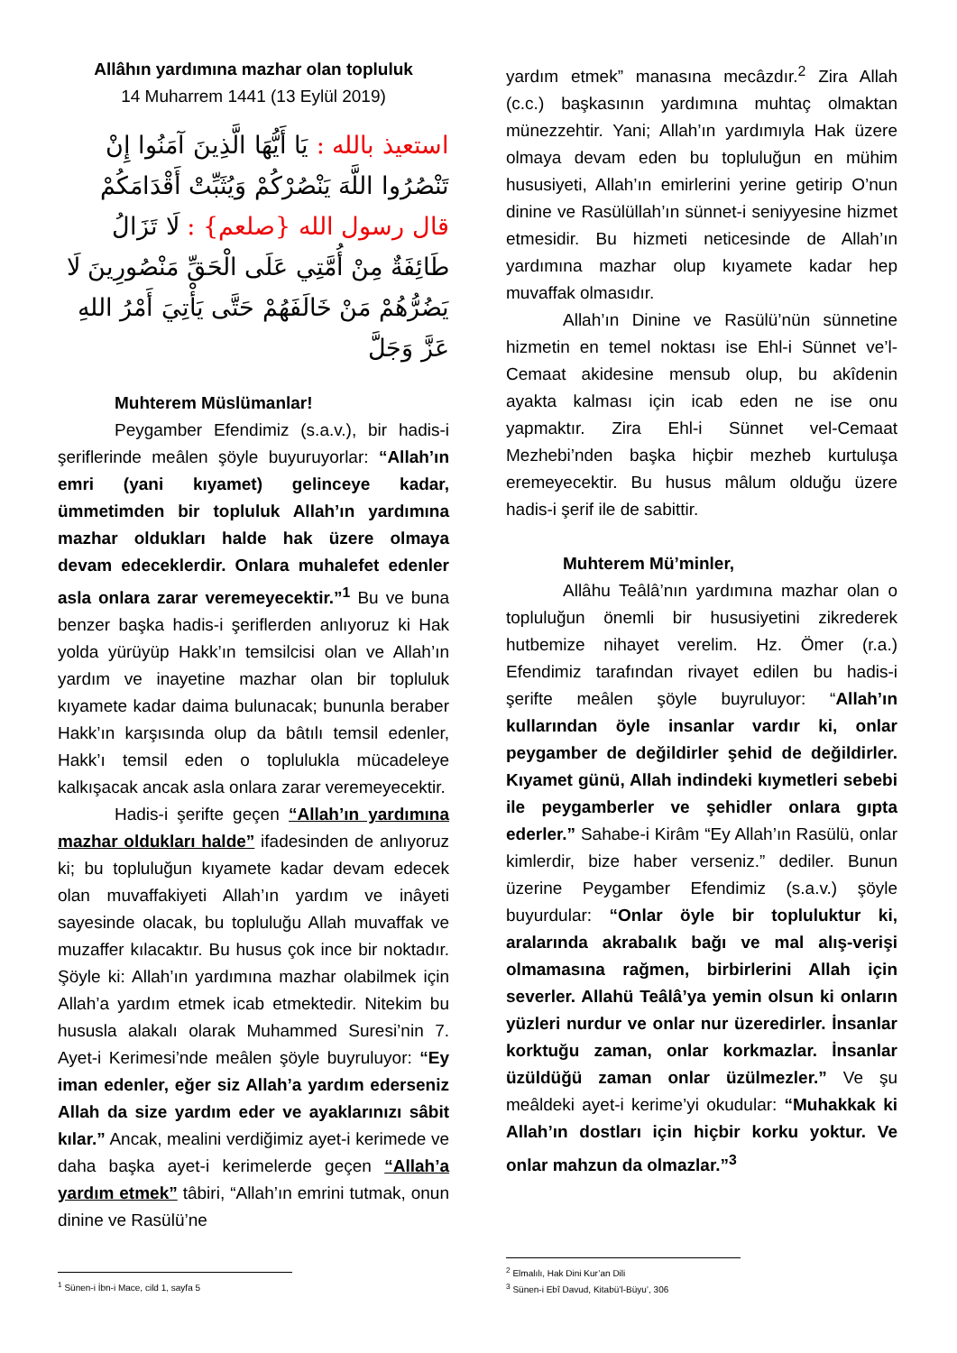Allâhın yardımına mazhar olan topluluk
14 Muharrem 1441 (13 Eylül 2019)
استعيذ بالله : يَا أَيُّهَا الَّذِينَ آمَنُوا إِنْ تَنْصُرُوا اللَّهَ يَنْصُرْكُمْ وَيُثَبِّتْ أَقْدَامَكُمْ
قال رسول الله {صلعم} : لَا تَزَالُ طَائِفَةٌ مِنْ أُمَّتِي عَلَى الْحَقِّ مَنْصُورِينَ لَا يَضُرُّهُمْ مَنْ خَالَفَهُمْ حَتَّى يَأْتِيَ أَمْرُ اللهِ عَزَّ وَجَلَّ
Muhterem Müslümanlar!
Peygamber Efendimiz (s.a.v.), bir hadis-i şeriflerinde meâlen şöyle buyuruyorlar: “Allah’ın emri (yani kıyamet) gelinceye kadar, ümmetimden bir topluluk Allah’ın yardımına mazhar oldukları halde hak üzere olmaya devam edeceklerdir. Onlara muhalefet edenler asla onlara zarar veremeyecektir.”<sup>1</sup> Bu ve buna benzer başka hadis-i şeriflerden anlıyoruz ki Hak yolda yürüyüp Hakk’ın temsilcisi olan ve Allah’ın yardım ve inayetine mazhar olan bir topluluk kıyamete kadar daima bulunacak; bununla beraber Hakk’ın karşısında olup da bâtılı temsil edenler, Hakk’ı temsil eden o toplulukla mücadeleye kalkışacak ancak asla onlara zarar veremeyecektir.
Hadis-i şerifte geçen “Allah’ın yardımına mazhar oldukları halde” ifadesinden de anlıyoruz ki; bu topluluğun kıyamete kadar devam edecek olan muvaffakiyeti Allah’ın yardım ve inâyeti sayesinde olacak, bu topluluğu Allah muvaffak ve muzaffer kılacaktır. Bu husus çok ince bir noktadır. Şöyle ki: Allah’ın yardımına mazhar olabilmek için Allah’a yardım etmek icab etmektedir. Nitekim bu hususla alakalı olarak Muhammed Suresi’nin 7. Ayet-i Kerimesi’nde meâlen şöyle buyruluyor: “Ey iman edenler, eğer siz Allah’a yardım ederseniz Allah da size yardım eder ve ayaklarınızı sâbit kılar.” Ancak, mealini verdiğimiz ayet-i kerimede ve daha başka ayet-i kerimelerde geçen “Allah’a yardım etmek” tâbiri, “Allah’ın emrini tutmak, onun dinine ve Rasülü’ne
yardım etmek” manasına mecâzdır.<sup>2</sup> Zira Allah (c.c.) başkasının yardımına muhtaç olmaktan münezzehtir. Yani; Allah’ın yardımıyla Hak üzere olmaya devam eden bu topluluğun en mühim hususiyeti, Allah’ın emirlerini yerine getirip O’nun dinine ve Rasülüllah’ın sünnet-i seniyyesine hizmet etmesidir. Bu hizmeti neticesinde de Allah’ın yardımına mazhar olup kıyamete kadar hep muvaffak olmasıdır.
Allah’ın Dinine ve Rasülü’nün sünnetine hizmetin en temel noktası ise Ehl-i Sünnet ve’l-Cemaat akidesine mensub olup, bu akîdenin ayakta kalması için icab eden ne ise onu yapmaktır. Zira Ehl-i Sünnet vel-Cemaat Mezhebi’nden başka hiçbir mezheb kurtuluşa eremeyecektir. Bu husus mâlum olduğu üzere hadis-i şerif ile de sabittir.
Muhterem Mü’minler,
Allâhu Teâlâ’nın yardımına mazhar olan o topluluğun önemli bir hususiyetini zikrederek hutbemize nihayet verelim. Hz. Ömer (r.a.) Efendimiz tarafından rivayet edilen bu hadis-i şerifte meâlen şöyle buyruluyor: “Allah’ın kullarından öyle insanlar vardır ki, onlar peygamber de değildirler şehid de değildirler. Kıyamet günü, Allah indindeki kıymetleri sebebi ile peygamberler ve şehidler onlara gıpta ederler.” Sahabe-i Kirâm “Ey Allah’ın Rasülü, onlar kimlerdir, bize haber verseniz.” dediler. Bunun üzerine Peygamber Efendimiz (s.a.v.) şöyle buyurdular: “Onlar öyle bir topluluktur ki, aralarında akrabalık bağı ve mal alış-verişi olmamasına rağmen, birbirlerini Allah için severler. Allahü Teâlâ’ya yemin olsun ki onların yüzleri nurdur ve onlar nur üzeredirler. İnsanlar korktuğu zaman, onlar korkmazlar. İnsanlar üzüldüğü zaman onlar üzülmezler.” Ve şu meâldeki ayet-i kerime’yi okudular: “Muhakkak ki Allah’ın dostları için hiçbir korku yoktur. Ve onlar mahzun da olmazlar.”<sup>3</sup>
<sup>1</sup> Sünen-i İbn-i Mace, cild 1, sayfa 5
<sup>2</sup> Elmalılı, Hak Dini Kur’an Dili
<sup>3</sup> Sünen-i Ebî Davud, Kitabü’l-Büyu’, 306